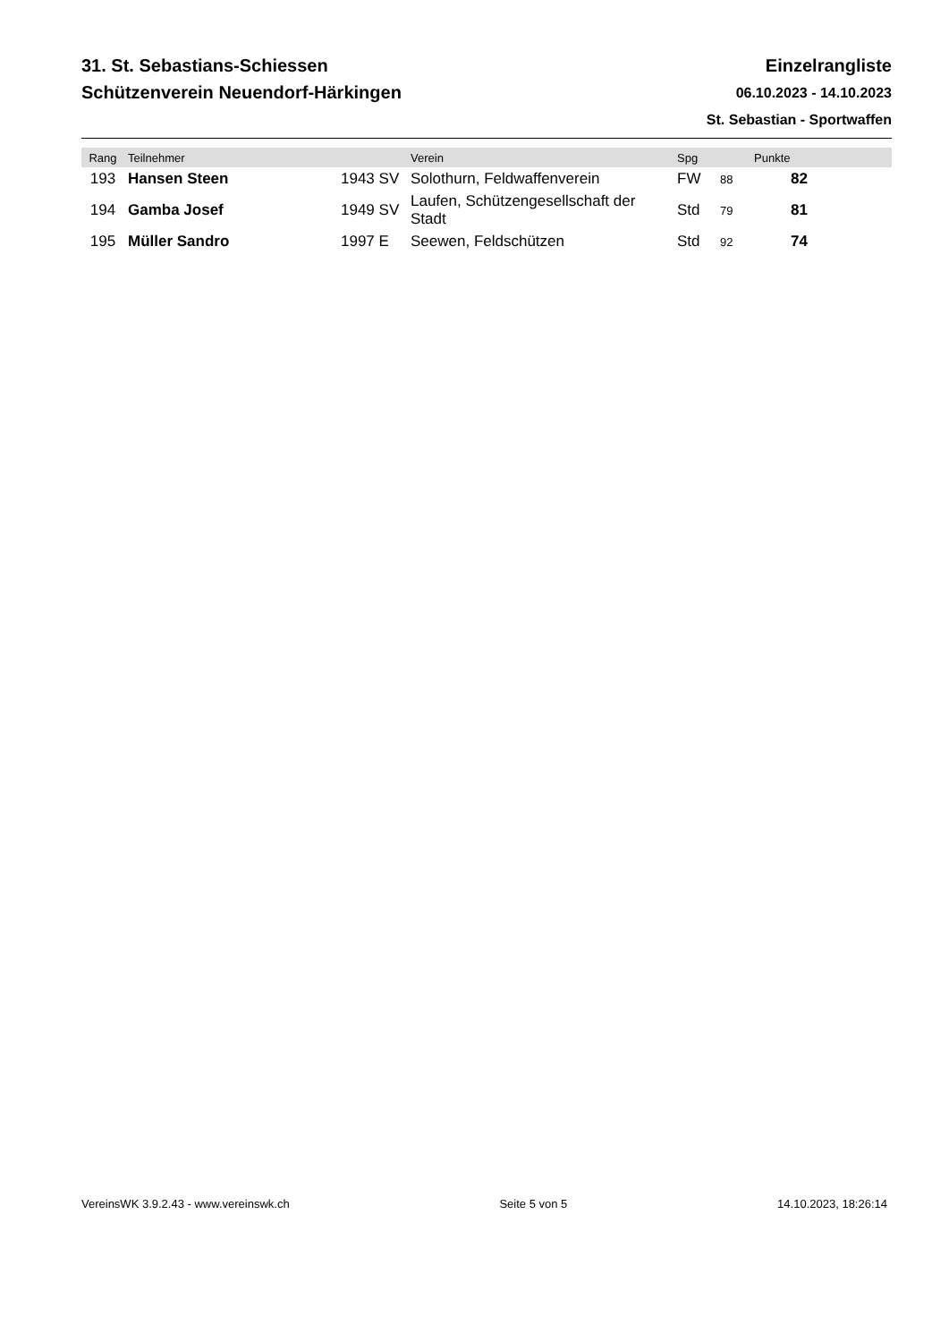31. St. Sebastians-Schiessen
Schützenverein Neuendorf-Härkingen
Einzelrangliste
06.10.2023 - 14.10.2023
St. Sebastian - Sportwaffen
| Rang | Teilnehmer | | Verein | Spg | | Punkte | |
| --- | --- | --- | --- | --- | --- | --- | --- |
| 193 | Hansen Steen | 1943 SV | Solothurn, Feldwaffenverein | FW | 88 | 82 | |
| 194 | Gamba Josef | 1949 SV | Laufen, Schützengesellschaft der Stadt | Std | 79 | 81 | |
| 195 | Müller Sandro | 1997 E | Seewen, Feldschützen | Std | 92 | 74 | |
VereinsWK 3.9.2.43 - www.vereinswk.ch Seite 5 von 5 14.10.2023, 18:26:14